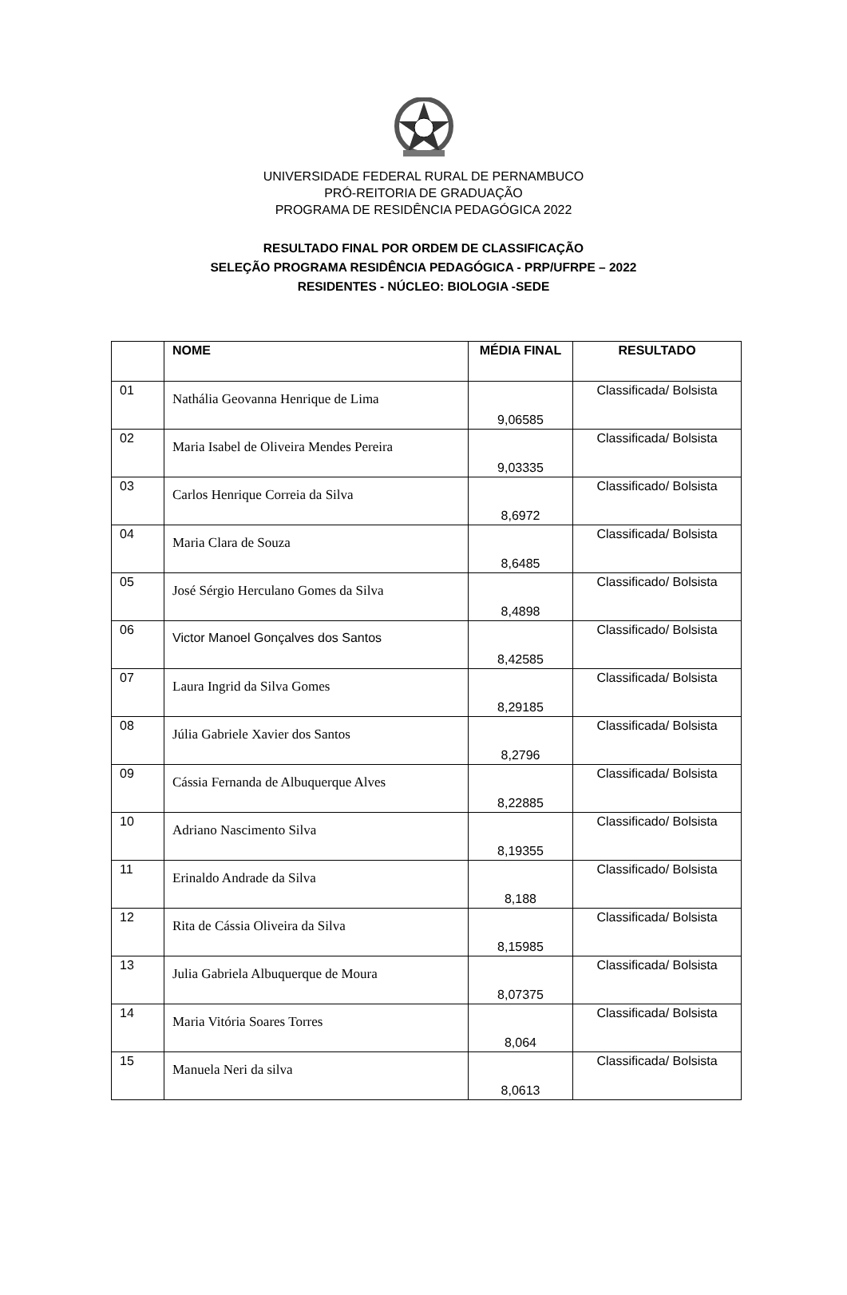UNIVERSIDADE FEDERAL RURAL DE PERNAMBUCO
PRÓ-REITORIA DE GRADUAÇÃO
PROGRAMA DE RESIDÊNCIA PEDAGÓGICA 2022
RESULTADO FINAL POR ORDEM DE CLASSIFICAÇÃO
SELEÇÃO PROGRAMA RESIDÊNCIA PEDAGÓGICA - PRP/UFRPE – 2022
RESIDENTES - NÚCLEO: BIOLOGIA -SEDE
| | NOME | MÉDIA FINAL | RESULTADO |
| --- | --- | --- | --- |
| 01 | Nathália Geovanna Henrique de Lima | 9,06585 | Classificada/ Bolsista |
| 02 | Maria Isabel de Oliveira Mendes Pereira | 9,03335 | Classificada/ Bolsista |
| 03 | Carlos Henrique Correia da Silva | 8,6972 | Classificado/ Bolsista |
| 04 | Maria Clara de Souza | 8,6485 | Classificada/ Bolsista |
| 05 | José Sérgio Herculano Gomes da Silva | 8,4898 | Classificado/ Bolsista |
| 06 | Victor Manoel Gonçalves dos Santos | 8,42585 | Classificado/ Bolsista |
| 07 | Laura Ingrid da Silva Gomes | 8,29185 | Classificada/ Bolsista |
| 08 | Júlia Gabriele Xavier dos Santos | 8,2796 | Classificada/ Bolsista |
| 09 | Cássia Fernanda de Albuquerque Alves | 8,22885 | Classificada/ Bolsista |
| 10 | Adriano Nascimento Silva | 8,19355 | Classificado/ Bolsista |
| 11 | Erinaldo Andrade da Silva | 8,188 | Classificado/ Bolsista |
| 12 | Rita de Cássia Oliveira da Silva | 8,15985 | Classificada/ Bolsista |
| 13 | Julia Gabriela Albuquerque de Moura | 8,07375 | Classificada/ Bolsista |
| 14 | Maria Vitória Soares Torres | 8,064 | Classificada/ Bolsista |
| 15 | Manuela Neri da silva | 8,0613 | Classificada/ Bolsista |